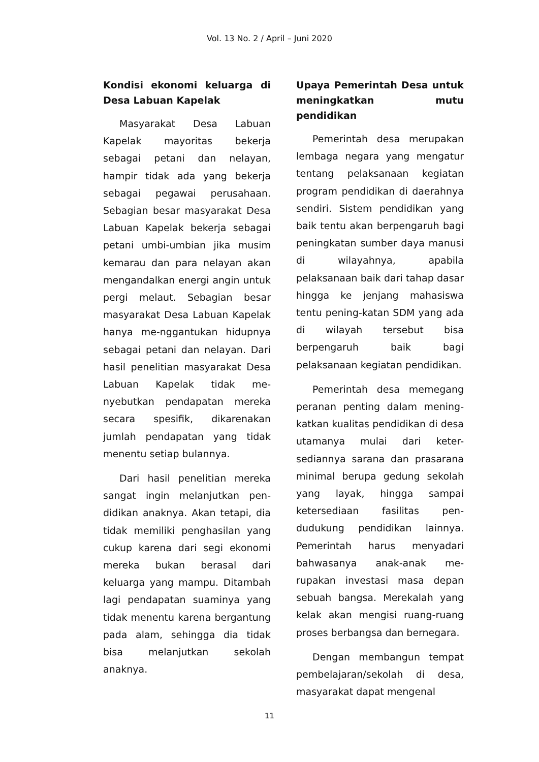Vol. 13 No. 2 / April – Juni 2020
Kondisi ekonomi keluarga di Desa Labuan Kapelak
Masyarakat Desa Labuan Kapelak mayoritas bekerja sebagai petani dan nelayan, hampir tidak ada yang bekerja sebagai pegawai perusahaan. Sebagian besar masyarakat Desa Labuan Kapelak bekerja sebagai petani umbi-umbian jika musim kemarau dan para nelayan akan mengandalkan energi angin untuk pergi melaut. Sebagian besar masyarakat Desa Labuan Kapelak hanya me-nggantukan hidupnya sebagai petani dan nelayan. Dari hasil penelitian masyarakat Desa Labuan Kapelak tidak me-nyebutkan pendapatan mereka secara spesifik, dikarenakan jumlah pendapatan yang tidak menentu setiap bulannya.
Dari hasil penelitian mereka sangat ingin melanjutkan pen-didikan anaknya. Akan tetapi, dia tidak memiliki penghasilan yang cukup karena dari segi ekonomi mereka bukan berasal dari keluarga yang mampu. Ditambah lagi pendapatan suaminya yang tidak menentu karena bergantung pada alam, sehingga dia tidak bisa melanjutkan sekolah anaknya.
Upaya Pemerintah Desa untuk meningkatkan mutu pendidikan
Pemerintah desa merupakan lembaga negara yang mengatur tentang pelaksanaan kegiatan program pendidikan di daerahnya sendiri. Sistem pendidikan yang baik tentu akan berpengaruh bagi peningkatan sumber daya manusi di wilayahnya, apabila pelaksanaan baik dari tahap dasar hingga ke jenjang mahasiswa tentu pening-katan SDM yang ada di wilayah tersebut bisa berpengaruh baik bagi pelaksanaan kegiatan pendidikan.
Pemerintah desa memegang peranan penting dalam mening-katkan kualitas pendidikan di desa utamanya mulai dari keter-sediannya sarana dan prasarana minimal berupa gedung sekolah yang layak, hingga sampai ketersediaan fasilitas pen-dudukung pendidikan lainnya. Pemerintah harus menyadari bahwasanya anak-anak me-rupakan investasi masa depan sebuah bangsa. Merekalah yang kelak akan mengisi ruang-ruang proses berbangsa dan bernegara.
Dengan membangun tempat pembelajaran/sekolah di desa, masyarakat dapat mengenal
11